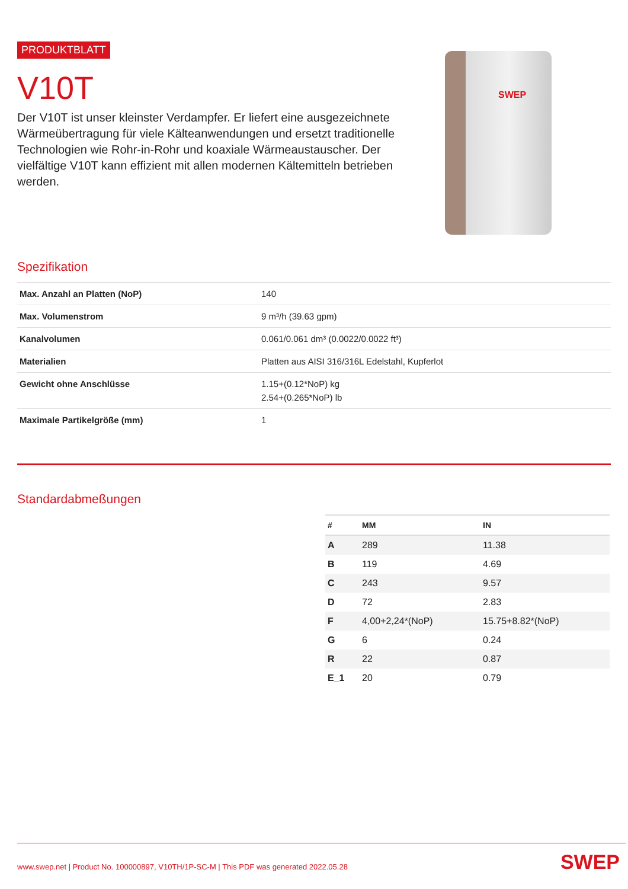PRODUKTBLATT
V10T
Der V10T ist unser kleinster Verdampfer. Er liefert eine ausgezeichnete Wärmeübertragung für viele Kälteanwendungen und ersetzt traditionelle Technologien wie Rohr-in-Rohr und koaxiale Wärmeaustauscher. Der vielfältige V10T kann effizient mit allen modernen Kältemitteln betrieben werden.
SWEP
Spezifikation
| Max. Anzahl an Platten (NoP) | 140 |
| Max. Volumenstrom | 9 m³/h (39.63 gpm) |
| Kanalvolumen | 0.061/0.061 dm³ (0.0022/0.0022 ft³) |
| Materialien | Platten aus AISI 316/316L Edelstahl, Kupferlot |
| Gewicht ohne Anschlüsse | 1.15+(0.12*NoP) kg 2.54+(0.265*NoP) lb |
| Maximale Partikelgröße (mm) | 1 |
Standardabmeßungen
| # | MM | IN |
| --- | --- | --- |
| A | 289 | 11.38 |
| B | 119 | 4.69 |
| C | 243 | 9.57 |
| D | 72 | 2.83 |
| F | 4,00+2,24*(NoP) | 15.75+8.82*(NoP) |
| G | 6 | 0.24 |
| R | 22 | 0.87 |
| E_1 | 20 | 0.79 |
www.swep.net | Product No. 100000897, V10TH/1P-SC-M | This PDF was generated 2022.05.28 SWEP